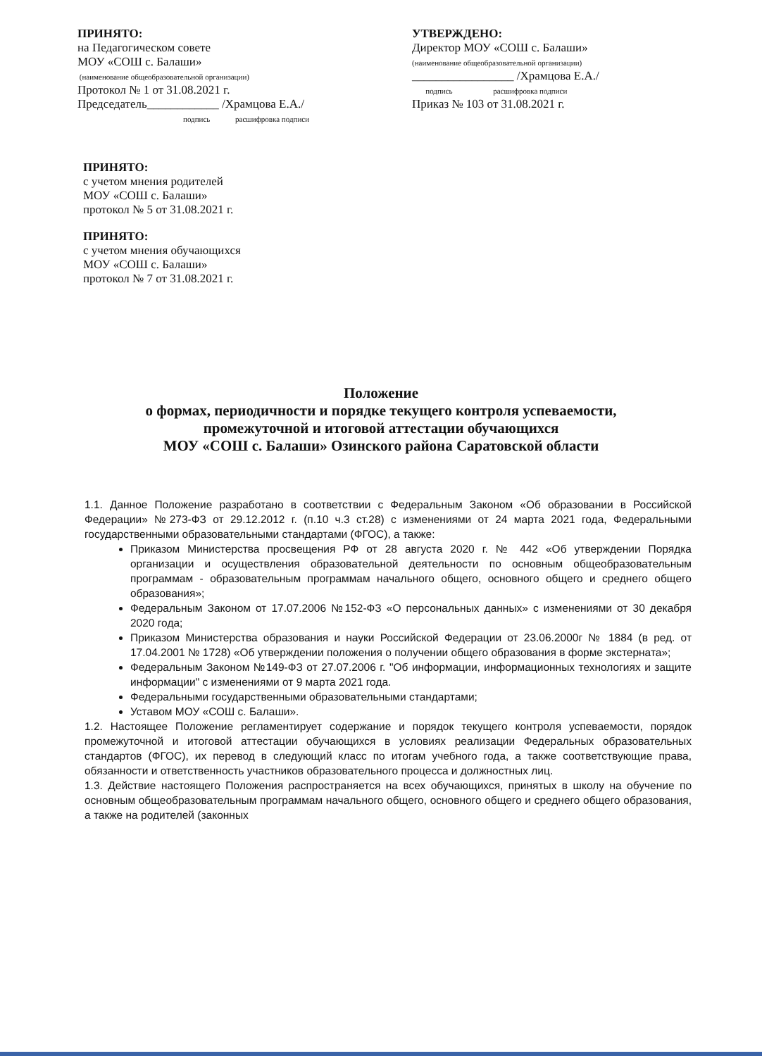ПРИНЯТО:
на Педагогическом совете
МОУ «СОШ с. Балаши»
(наименование общеобразовательной организации)
Протокол № 1 от 31.08.2021 г.
Председатель____________ /Храмцова Е.А./
подпись расшифровка подписи
УТВЕРЖДЕНО:
Директор МОУ «СОШ с. Балаши»
(наименование общеобразовательной организации)
_________________ /Храмцова Е.А./
подпись расшифровка подписи
Приказ № 103 от 31.08.2021 г.
ПРИНЯТО:
с учетом мнения родителей
МОУ «СОШ с. Балаши»
протокол № 5 от 31.08.2021 г.
ПРИНЯТО:
с учетом мнения обучающихся
МОУ «СОШ с. Балаши»
протокол № 7 от 31.08.2021 г.
Положение
о формах, периодичности и порядке текущего контроля успеваемости,
промежуточной и итоговой аттестации обучающихся
МОУ «СОШ с. Балаши» Озинского района Саратовской области
1.1. Данное Положение разработано в соответствии с Федеральным Законом «Об образовании в Российской Федерации» №273-ФЗ от 29.12.2012 г. (п.10 ч.3 ст.28) с изменениями от 24 марта 2021 года, Федеральными государственными образовательными стандартами (ФГОС), а также:
Приказом Министерства просвещения РФ от 28 августа 2020 г. № 442 «Об утверждении Порядка организации и осуществления образовательной деятельности по основным общеобразовательным программам - образовательным программам начального общего, основного общего и среднего общего образования»;
Федеральным Законом от 17.07.2006 №152-ФЗ «О персональных данных» с изменениями от 30 декабря 2020 года;
Приказом Министерства образования и науки Российской Федерации от 23.06.2000г № 1884 (в ред. от 17.04.2001 № 1728) «Об утверждении положения о получении общего образования в форме экстерната»;
Федеральным Законом №149-ФЗ от 27.07.2006 г. "Об информации, информационных технологиях и защите информации" с изменениями от 9 марта 2021 года.
Федеральными государственными образовательными стандартами;
Уставом МОУ «СОШ с. Балаши».
1.2. Настоящее Положение регламентирует содержание и порядок текущего контроля успеваемости, порядок промежуточной и итоговой аттестации обучающихся в условиях реализации Федеральных образовательных стандартов (ФГОС), их перевод в следующий класс по итогам учебного года, а также соответствующие права, обязанности и ответственность участников образовательного процесса и должностных лиц.
1.3. Действие настоящего Положения распространяется на всех обучающихся, принятых в школу на обучение по основным общеобразовательным программам начального общего, основного общего и среднего общего образования, а также на родителей (законных